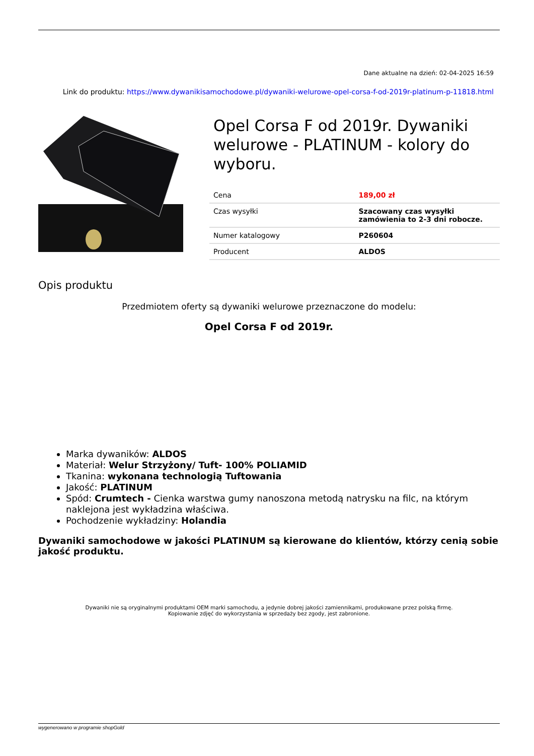Dane aktualne na dzień: 02-04-2025 16:59
Link do produktu: https://www.dywanikisamochodowe.pl/dywaniki-welurowe-opel-corsa-f-od-2019r-platinum-p-11818.html
Opel Corsa F od 2019r. Dywaniki welurowe - PLATINUM - kolory do wyboru.
| Cena | 189,00 zł |
| Czas wysyłki | Szacowany czas wysyłki zamówienia to 2-3 dni robocze. |
| Numer katalogowy | P260604 |
| Producent | ALDOS |
Opis produktu
Przedmiotem oferty są dywaniki welurowe przeznaczone do modelu:
Opel Corsa F od 2019r.
Marka dywaników: ALDOS
Materiał: Welur Strzyżony/ Tuft- 100% POLIAMID
Tkanina: wykonana technologią Tuftowania
Jakość: PLATINUM
Spód: Crumtech - Cienka warstwa gumy nanoszona metodą natrysku na filc, na którym naklejona jest wykładzina właściwa.
Pochodzenie wykładziny: Holandia
Dywaniki samochodowe w jakości PLATINUM są kierowane do klientów, którzy cenią sobie jakość produktu.
Dywaniki nie są oryginalnymi produktami OEM marki samochodu, a jedynie dobrej jakości zamiennikami, produkowane przez polską firmę.
Kopiowanie zdjęć do wykorzystania w sprzedaży bez zgody, jest zabronione.
wygenerowano w programie shopGold